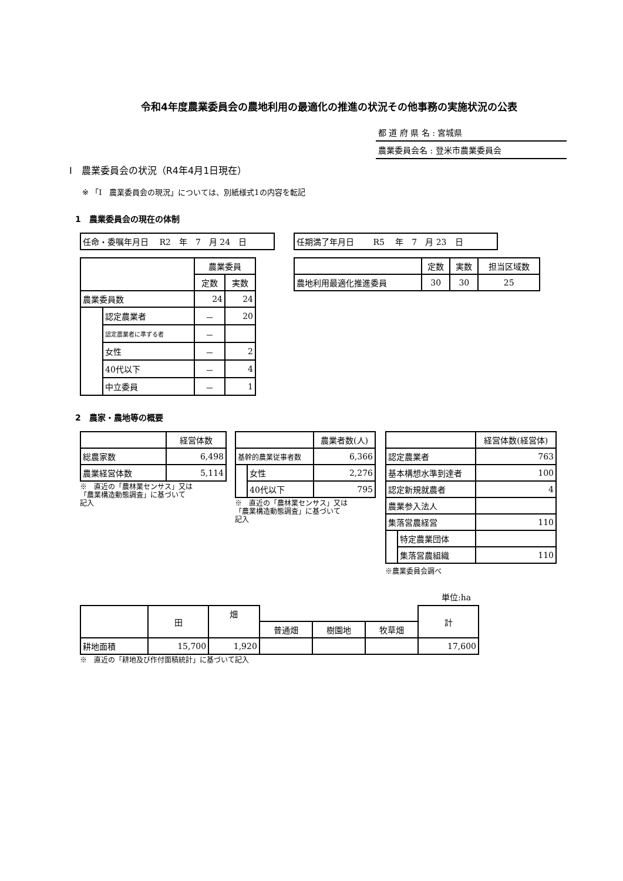令和4年度農業委員会の農地利用の最適化の推進の状況その他事務の実施状況の公表
都 道 府 県 名 : 宮城県
農業委員会名 : 登米市農業委員会
Ⅰ　農業委員会の状況（R4年4月1日現在）
※ 「Ⅰ　農業委員会の現況」については、別紙様式1の内容を転記
1　農業委員会の現在の体制
| 任命・委嘱年月日 R2 年 7 月 24 日 |
| | | 農業委員 | |
| --- | --- | --- | --- |
| | | 定数 | 実数 |
| 農業委員数 | | 24 | 24 |
| | 認定農業者 | － | 20 |
| | 認定農業者に準ずる者 | － | |
| | 女性 | － | 2 |
| | 40代以下 | － | 4 |
| | 中立委員 | － | 1 |
| 任期満了年月日 R5 年 7 月 23 日 |
| | 定数 | 実数 | 担当区域数 |
| --- | --- | --- | --- |
| 農地利用最適化推進委員 | 30 | 30 | 25 |
2　農家・農地等の概要
| | 経営体数 |
| --- | --- |
| 総農家数 | 6,498 |
| 農業経営体数 | 5,114 |
※　直近の「農林業センサス」又は
「農業構造動態調査」に基づいて
記入
| | | 農業者数(人) |
| --- | --- | --- |
| 基幹的農業従事者数 | | 6,366 |
| | 女性 | 2,276 |
| | 40代以下 | 795 |
※　直近の「農林業センサス」又は
「農業構造動態調査」に基づいて
記入
| | | 経営体数(経営体) |
| --- | --- | --- |
| 認定農業者 | | 763 |
| 基本構想水準到達者 | | 100 |
| 認定新規就農者 | | 4 |
| 農業参入法人 | | |
| 集落営農経営 | | 110 |
| | 特定農業団体 | |
| | 集落営農組織 | 110 |
※農業委員会調べ
単位:ha
| | 田 | 畑 | | | | 計 |
| --- | --- | --- | --- | --- | --- | --- |
| | | | 普通畑 | 樹園地 | 牧草畑 | |
| 耕地面積 | 15,700 | 1,920 | | | | 17,600 |
※　直近の「耕地及び作付面積統計」に基づいて記入